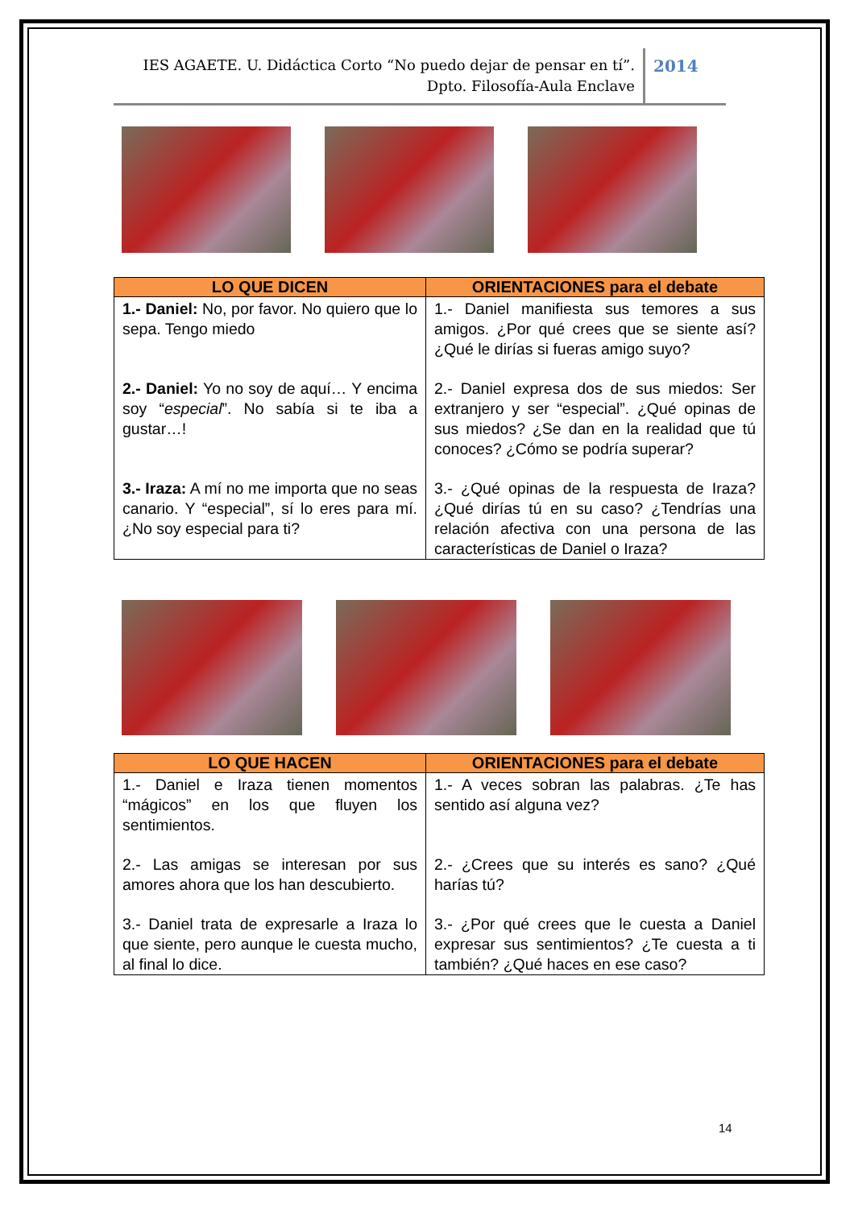IES AGAETE. U. Didáctica Corto “No puedo dejar de pensar en tí”.
Dpto. Filosofía-Aula Enclave
2014
| LO QUE DICEN | ORIENTACIONES para el debate |
| --- | --- |
| 1.- Daniel: No, por favor. No quiero que lo sepa. Tengo miedo | 1.- Daniel manifiesta sus temores a sus amigos. ¿Por qué crees que se siente así? ¿Qué le dirías si fueras amigo suyo? |
| 2.- Daniel: Yo no soy de aquí… Y encima soy “ especial ”. No sabía si te iba a gustar…! | 2.- Daniel expresa dos de sus miedos: Ser extranjero y ser “especial”. ¿Qué opinas de sus miedos? ¿Se dan en la realidad que tú conoces? ¿Cómo se podría superar? |
| 3.- Iraza: A mí no me importa que no seas canario. Y “especial”, sí lo eres para mí. ¿No soy especial para ti? | 3.- ¿Qué opinas de la respuesta de Iraza? ¿Qué dirías tú en su caso? ¿Tendrías una relación afectiva con una persona de las características de Daniel o Iraza? |
| LO QUE HACEN | ORIENTACIONES para el debate |
| --- | --- |
| 1.- Daniel e Iraza tienen momentos “mágicos” en los que fluyen los sentimientos. | 1.- A veces sobran las palabras. ¿Te has sentido así alguna vez? |
| 2.- Las amigas se interesan por sus amores ahora que los han descubierto. | 2.- ¿Crees que su interés es sano? ¿Qué harías tú? |
| 3.- Daniel trata de expresarle a Iraza lo que siente, pero aunque le cuesta mucho, al final lo dice. | 3.- ¿Por qué crees que le cuesta a Daniel expresar sus sentimientos? ¿Te cuesta a ti también? ¿Qué haces en ese caso? |
14